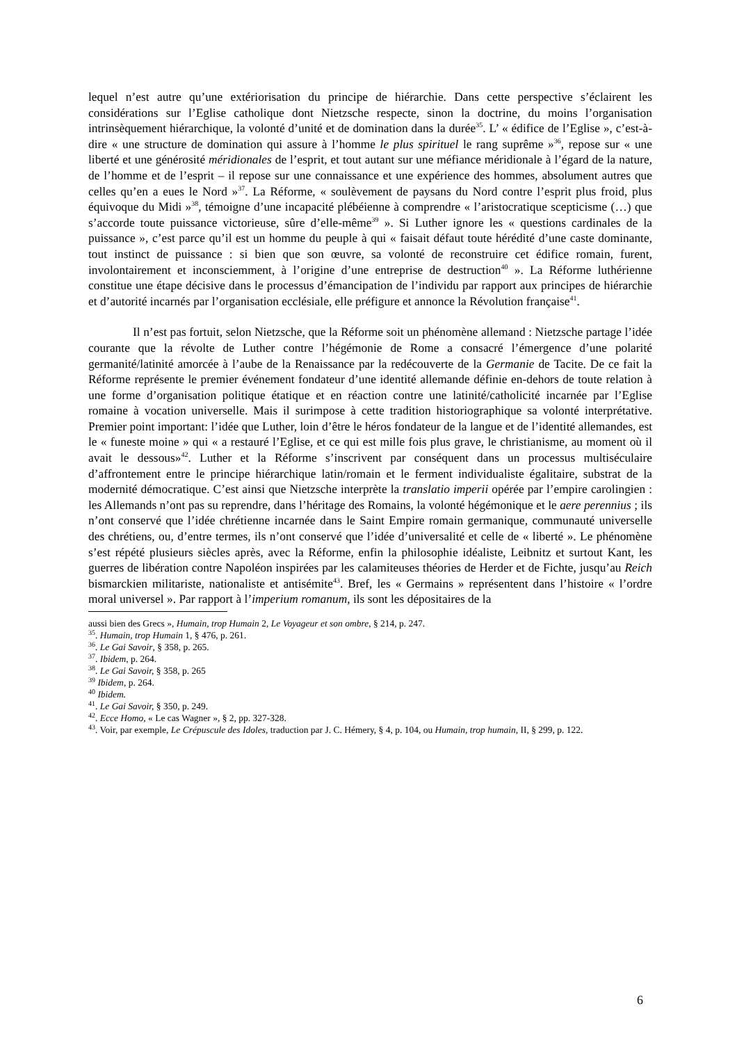lequel n’est autre qu’une extériorisation du principe de hiérarchie. Dans cette perspective s’éclairent les considérations sur l’Eglise catholique dont Nietzsche respecte, sinon la doctrine, du moins l’organisation intrinsèquement hiérarchique, la volonté d’unité et de domination dans la durée<sup>35</sup>. L’ « édifice de l’Eglise », c’est-à-dire « une structure de domination qui assure à l’homme le plus spirituel le rang suprême »<sup>36</sup>, repose sur « une liberté et une générosité méridionales de l’esprit, et tout autant sur une méfiance méridionale à l’égard de la nature, de l’homme et de l’esprit – il repose sur une connaissance et une expérience des hommes, absolument autres que celles qu’en a eues le Nord »<sup>37</sup>. La Réforme, « soulèvement de paysans du Nord contre l’esprit plus froid, plus équivoque du Midi »<sup>38</sup>, témoigne d’une incapacité plébéienne à comprendre « l’aristocratique scepticisme (…) que s’accorde toute puissance victorieuse, sûre d’elle-même<sup>39</sup> ». Si Luther ignore les « questions cardinales de la puissance », c’est parce qu’il est un homme du peuple à qui « faisait défaut toute hérédité d’une caste dominante, tout instinct de puissance : si bien que son œuvre, sa volonté de reconstruire cet édifice romain, furent, involontairement et inconsciemment, à l’origine d’une entreprise de destruction<sup>40</sup> ». La Réforme luthérienne constitue une étape décisive dans le processus d’émancipation de l’individu par rapport aux principes de hiérarchie et d’autorité incarnés par l’organisation ecclésiale, elle préfigure et annonce la Révolution française<sup>41</sup>.
Il n’est pas fortuit, selon Nietzsche, que la Réforme soit un phénomène allemand : Nietzsche partage l’idée courante que la révolte de Luther contre l’hégémonie de Rome a consacré l’émergence d’une polarité germanité/latinité amorcée à l’aube de la Renaissance par la redécouverte de la Germanie de Tacite. De ce fait la Réforme représente le premier événement fondateur d’une identité allemande définie en-dehors de toute relation à une forme d’organisation politique étatique et en réaction contre une latinité/catholicité incarnée par l’Eglise romaine à vocation universelle. Mais il surimpose à cette tradition historiographique sa volonté interprétative. Premier point important: l’idée que Luther, loin d’être le héros fondateur de la langue et de l’identité allemandes, est le « funeste moine » qui « a restauré l’Eglise, et ce qui est mille fois plus grave, le christianisme, au moment où il avait le dessous»<sup>42</sup>. Luther et la Réforme s’inscrivent par conséquent dans un processus multiséculaire d’affrontement entre le principe hiérarchique latin/romain et le ferment individualiste égalitaire, substrat de la modernité démocratique. C’est ainsi que Nietzsche interprète la translatio imperii opérée par l’empire carolingien : les Allemands n’ont pas su reprendre, dans l’héritage des Romains, la volonté hégémonique et le aere perennius ; ils n’ont conservé que l’idée chrétienne incarnée dans le Saint Empire romain germanique, communauté universelle des chrétiens, ou, d’entre termes, ils n’ont conservé que l’idée d’universalité et celle de « liberté ». Le phénomène s’est répété plusieurs siècles après, avec la Réforme, enfin la philosophie idéaliste, Leibnitz et surtout Kant, les guerres de libération contre Napoléon inspirées par les calamiteuses théories de Herder et de Fichte, jusqu’au Reich bismarckien militariste, nationaliste et antisémite<sup>43</sup>. Bref, les « Germains » représentent dans l’histoire « l’ordre moral universel ». Par rapport à l’imperium romanum, ils sont les dépositaires de la
aussi bien des Grecs », Humain, trop Humain 2, Le Voyageur et son ombre, § 214, p. 247.
<sup>35</sup>. Humain, trop Humain 1, § 476, p. 261.
<sup>36</sup>. Le Gai Savoir, § 358, p. 265.
<sup>37</sup>. Ibidem, p. 264.
<sup>38</sup>. Le Gai Savoir, § 358, p. 265
<sup>39</sup> Ibidem, p. 264.
<sup>40</sup> Ibidem.
<sup>41</sup>. Le Gai Savoir, § 350, p. 249.
<sup>42</sup>. Ecce Homo, « Le cas Wagner », § 2, pp. 327-328.
<sup>43</sup>. Voir, par exemple, Le Crépuscule des Idoles, traduction par J. C. Hémery, § 4, p. 104, ou Humain, trop humain, II, § 299, p. 122.
6